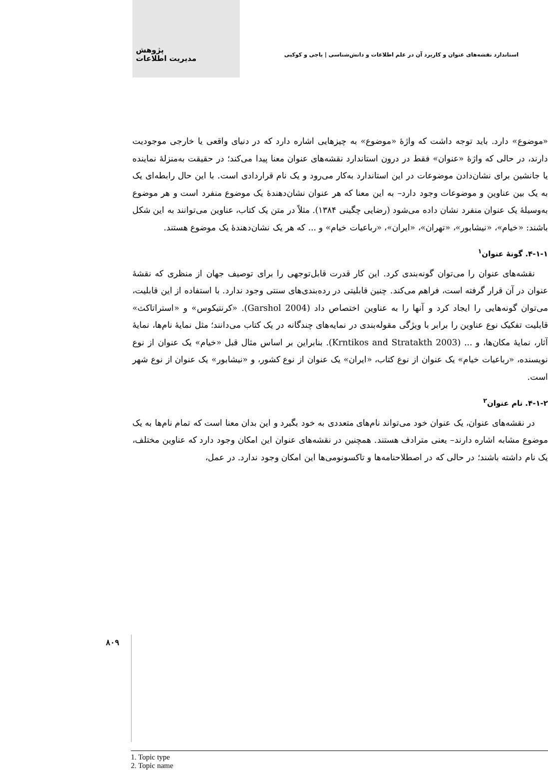پژوهش
مدیریت اطلاعات
استاندارد نقشه‌های عنوان و کاربرد آن در علم اطلاعات و دانش‌شناسی | باجی و کوکبی
«موضوع» دارد. باید توجه داشت که واژهٔ «موضوع» به چیزهایی اشاره دارد که در دنیای واقعی یا خارجی موجودیت دارند، در حالی که واژهٔ «عنوان» فقط در درون استاندارد نقشه‌های عنوان معنا پیدا می‌کند؛ در حقیقت به‌منزلهٔ نماینده یا جانشین برای نشان‌دادن موضوعات در این استاندارد به‌کار می‌رود و یک نام قراردادی است. با این حال رابطه‌ای یک به یک بین عناوین و موضوعات وجود دارد– به این معنا که هر عنوان نشان‌دهندهٔ یک موضوع منفرد است و هر موضوع به‌وسیلهٔ یک عنوان منفرد نشان داده می‌شود (رضایی چگینی ۱۳۸۴). مثلاً در متن یک کتاب، عناوین می‌توانند به این شکل باشند: «خیام»، «نیشابور»، «تهران»، «ایران»، «رباعیات خیام» و ... که هر یک نشان‌دهندهٔ یک موضوع هستند.
۴-۱-۱. گونهٔ عنوان<sup>۱</sup>
نقشه‌های عنوان را می‌توان گونه‌بندی کرد. این کار قدرت قابل‌توجهی را برای توصیف جهان از منظری که نقشهٔ عنوان در آن قرار گرفته است، فراهم می‌کند. چنین قابلیتی در رده‌بندی‌های سنتی وجود ندارد. با استفاده از این قابلیت، می‌توان گونه‌هایی را ایجاد کرد و آنها را به عناوین اختصاص داد (Garshol 2004). «کرنتیکوس» و «استراتاکث» قابلیت تفکیک نوع عناوین را برابر با ویژگی مقوله‌بندی در نمایه‌های چندگانه در یک کتاب می‌دانند؛ مثل نمایهٔ نام‌ها، نمایهٔ آثار، نمایهٔ مکان‌ها، و ... (Krntikos and Stratakth 2003). بنابراین بر اساس مثال قبل «خیام» یک عنوان از نوع نویسنده، «رباعیات خیام» یک عنوان از نوع کتاب، «ایران» یک عنوان از نوع کشور، و «نیشابور» یک عنوان از نوع شهر است.
۴-۱-۲. نام عنوان<sup>۲</sup>
در نقشه‌های عنوان، یک عنوان خود می‌تواند نام‌های متعددی به خود بگیرد و این بدان معنا است که تمام نام‌ها به یک موضوع مشابه اشاره دارند– یعنی مترادف هستند. همچنین در نقشه‌های عنوان این امکان وجود دارد که عناوین مختلف، یک نام داشته باشند؛ در حالی که در اصطلاحنامه‌ها و تاکسونومی‌ها این امکان وجود ندارد. در عمل،
1. Topic type
2. Topic name
۸۰۹